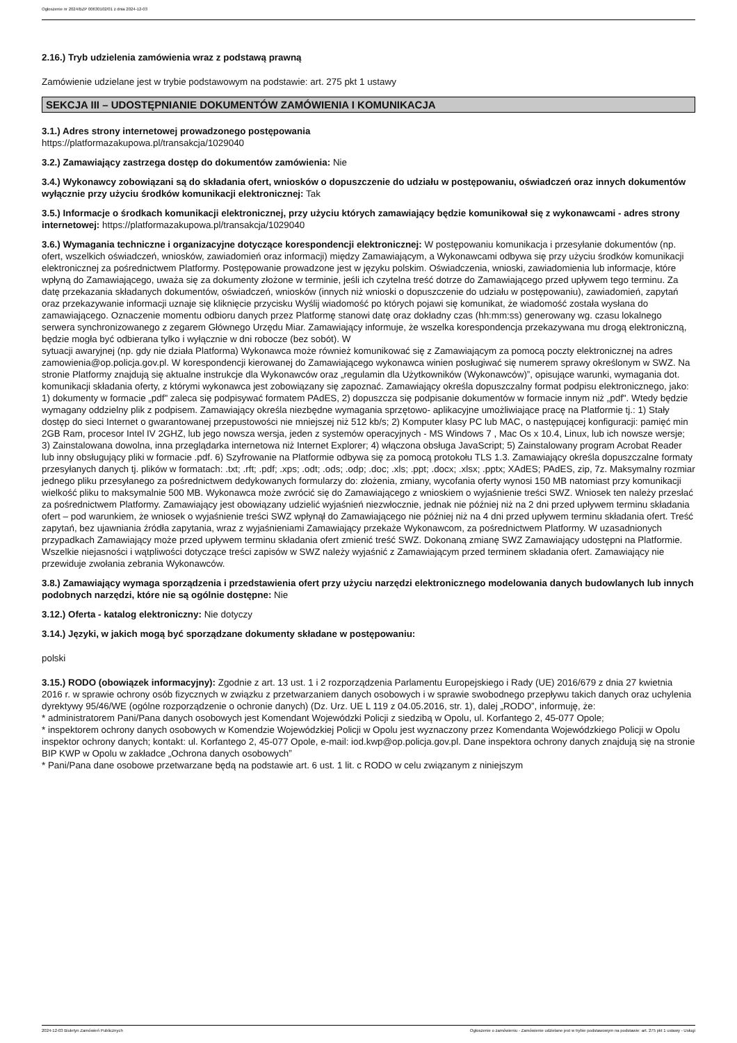Ogłoszenie nr 2024/BZP 00630102/01 z dnia 2024-12-03
2.16.) Tryb udzielenia zamówienia wraz z podstawą prawną
Zamówienie udzielane jest w trybie podstawowym na podstawie: art. 275 pkt 1 ustawy
SEKCJA III – UDOSTĘPNIANIE DOKUMENTÓW ZAMÓWIENIA I KOMUNIKACJA
3.1.) Adres strony internetowej prowadzonego postępowania
https://platformazakupowa.pl/transakcja/1029040
3.2.) Zamawiający zastrzega dostęp do dokumentów zamówienia: Nie
3.4.) Wykonawcy zobowiązani są do składania ofert, wniosków o dopuszczenie do udziału w postępowaniu, oświadczeń oraz innych dokumentów wyłącznie przy użyciu środków komunikacji elektronicznej: Tak
3.5.) Informacje o środkach komunikacji elektronicznej, przy użyciu których zamawiający będzie komunikował się z wykonawcami - adres strony internetowej: https://platformazakupowa.pl/transakcja/1029040
3.6.) Wymagania techniczne i organizacyjne dotyczące korespondencji elektronicznej: W postępowaniu komunikacja i przesyłanie dokumentów (np. ofert, wszelkich oświadczeń, wniosków, zawiadomień oraz informacji) między Zamawiającym, a Wykonawcami odbywa się przy użyciu środków komunikacji elektronicznej za pośrednictwem Platformy. Postępowanie prowadzone jest w języku polskim. Oświadczenia, wnioski, zawiadomienia lub informacje, które wpłyną do Zamawiającego, uważa się za dokumenty złożone w terminie, jeśli ich czytelna treść dotrze do Zamawiającego przed upływem tego terminu. Za datę przekazania składanych dokumentów, oświadczeń, wniosków (innych niż wnioski o dopuszczenie do udziału w postępowaniu), zawiadomień, zapytań oraz przekazywanie informacji uznaje się kliknięcie przycisku Wyślij wiadomość po których pojawi się komunikat, że wiadomość została wysłana do zamawiającego. Oznaczenie momentu odbioru danych przez Platformę stanowi datę oraz dokładny czas (hh:mm:ss) generowany wg. czasu lokalnego serwera synchronizowanego z zegarem Głównego Urzędu Miar. Zamawiający informuje, że wszelka korespondencja przekazywana mu drogą elektroniczną, będzie mogła być odbierana tylko i wyłącznie w dni robocze (bez sobót). W
sytuacji awaryjnej (np. gdy nie działa Platforma) Wykonawca może również komunikować się z Zamawiającym za pomocą poczty elektronicznej na adres zamowienia@op.policja.gov.pl. W korespondencji kierowanej do Zamawiającego wykonawca winien posługiwać się numerem sprawy określonym w SWZ. Na stronie Platformy znajdują się aktualne instrukcje dla Wykonawców oraz „regulamin dla Użytkowników (Wykonawców)”, opisujące warunki, wymagania dot. komunikacji składania oferty, z którymi wykonawca jest zobowiązany się zapoznać. Zamawiający określa dopuszczalny format podpisu elektronicznego, jako: 1) dokumenty w formacie „pdf" zaleca się podpisywać formatem PAdES, 2) dopuszcza się podpisanie dokumentów w formacie innym niż „pdf". Wtedy będzie wymagany oddzielny plik z podpisem. Zamawiający określa niezbędne wymagania sprzętowo- aplikacyjne umożliwiające pracę na Platformie tj.: 1) Stały dostęp do sieci Internet o gwarantowanej przepustowości nie mniejszej niż 512 kb/s; 2) Komputer klasy PC lub MAC, o następującej konfiguracji: pamięć min 2GB Ram, procesor Intel IV 2GHZ, lub jego nowsza wersja, jeden z systemów operacyjnych - MS Windows 7 , Mac Os x 10.4, Linux, lub ich nowsze wersje; 3) Zainstalowana dowolna, inna przeglądarka internetowa niż Internet Explorer; 4) włączona obsługa JavaScript; 5) Zainstalowany program Acrobat Reader lub inny obsługujący pliki w formacie .pdf. 6) Szyfrowanie na Platformie odbywa się za pomocą protokołu TLS 1.3. Zamawiający określa dopuszczalne formaty przesyłanych danych tj. plików w formatach: .txt; .rft; .pdf; .xps; .odt; .ods; .odp; .doc; .xls; .ppt; .docx; .xlsx; .pptx; XAdES; PAdES, zip, 7z. Maksymalny rozmiar jednego pliku przesyłanego za pośrednictwem dedykowanych formularzy do: złożenia, zmiany, wycofania oferty wynosi 150 MB natomiast przy komunikacji wielkość pliku to maksymalnie 500 MB. Wykonawca może zwrócić się do Zamawiającego z wnioskiem o wyjaśnienie treści SWZ. Wniosek ten należy przesłać za pośrednictwem Platformy. Zamawiający jest obowiązany udzielić wyjaśnień niezwłocznie, jednak nie później niż na 2 dni przed upływem terminu składania ofert – pod warunkiem, że wniosek o wyjaśnienie treści SWZ wpłynął do Zamawiającego nie później niż na 4 dni przed upływem terminu składania ofert. Treść zapytań, bez ujawniania źródła zapytania, wraz z wyjaśnieniami Zamawiający przekaże Wykonawcom, za pośrednictwem Platformy. W uzasadnionych przypadkach Zamawiający może przed upływem terminu składania ofert zmienić treść SWZ. Dokonaną zmianę SWZ Zamawiający udostępni na Platformie. Wszelkie niejasności i wątpliwości dotyczące treści zapisów w SWZ należy wyjaśnić z Zamawiającym przed terminem składania ofert. Zamawiający nie przewiduje zwołania zebrania Wykonawców.
3.8.) Zamawiający wymaga sporządzenia i przedstawienia ofert przy użyciu narzędzi elektronicznego modelowania danych budowlanych lub innych podobnych narzędzi, które nie są ogólnie dostępne: Nie
3.12.) Oferta - katalog elektroniczny: Nie dotyczy
3.14.) Języki, w jakich mogą być sporządzane dokumenty składane w postępowaniu:
polski
3.15.) RODO (obowiązek informacyjny): Zgodnie z art. 13 ust. 1 i 2 rozporządzenia Parlamentu Europejskiego i Rady (UE) 2016/679 z dnia 27 kwietnia 2016 r. w sprawie ochrony osób fizycznych w związku z przetwarzaniem danych osobowych i w sprawie swobodnego przepływu takich danych oraz uchylenia dyrektywy 95/46/WE (ogólne rozporządzenie o ochronie danych) (Dz. Urz. UE L 119 z 04.05.2016, str. 1), dalej „RODO”, informuję, że:
* administratorem Pani/Pana danych osobowych jest Komendant Wojewódzki Policji z siedzibą w Opolu, ul. Korfantego 2, 45-077 Opole;
* inspektorem ochrony danych osobowych w Komendzie Wojewódzkiej Policji w Opolu jest wyznaczony przez Komendanta Wojewódzkiego Policji w Opolu inspektor ochrony danych; kontakt: ul. Korfantego 2, 45-077 Opole, e-mail: iod.kwp@op.policja.gov.pl. Dane inspektora ochrony danych znajdują się na stronie BIP KWP w Opolu w zakładce „Ochrona danych osobowych”
* Pani/Pana dane osobowe przetwarzane będą na podstawie art. 6 ust. 1 lit. c RODO w celu związanym z niniejszym
2024-12-03 Biuletyn Zamówień Publicznych Ogłoszenie o zamówieniu - Zamówienie udzielane jest w trybie podstawowym na podstawie: art. 275 pkt 1 ustawy - Usługi